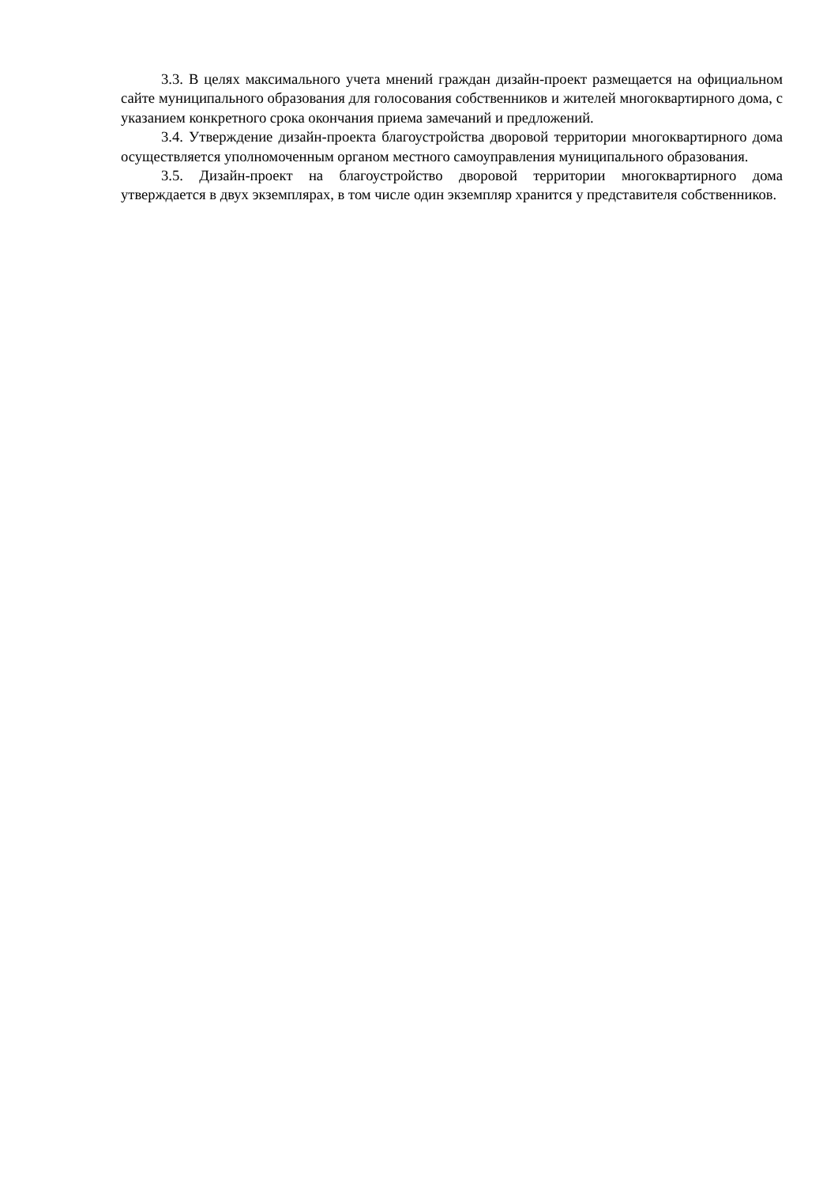3.3. В целях максимального учета мнений граждан дизайн-проект размещается на официальном сайте муниципального образования для голосования собственников и жителей многоквартирного дома, с указанием конкретного срока окончания приема замечаний и предложений.
3.4. Утверждение дизайн-проекта благоустройства дворовой территории многоквартирного дома осуществляется уполномоченным органом местного самоуправления муниципального образования.
3.5. Дизайн-проект на благоустройство дворовой территории многоквартирного дома утверждается в двух экземплярах, в том числе один экземпляр хранится у представителя собственников.